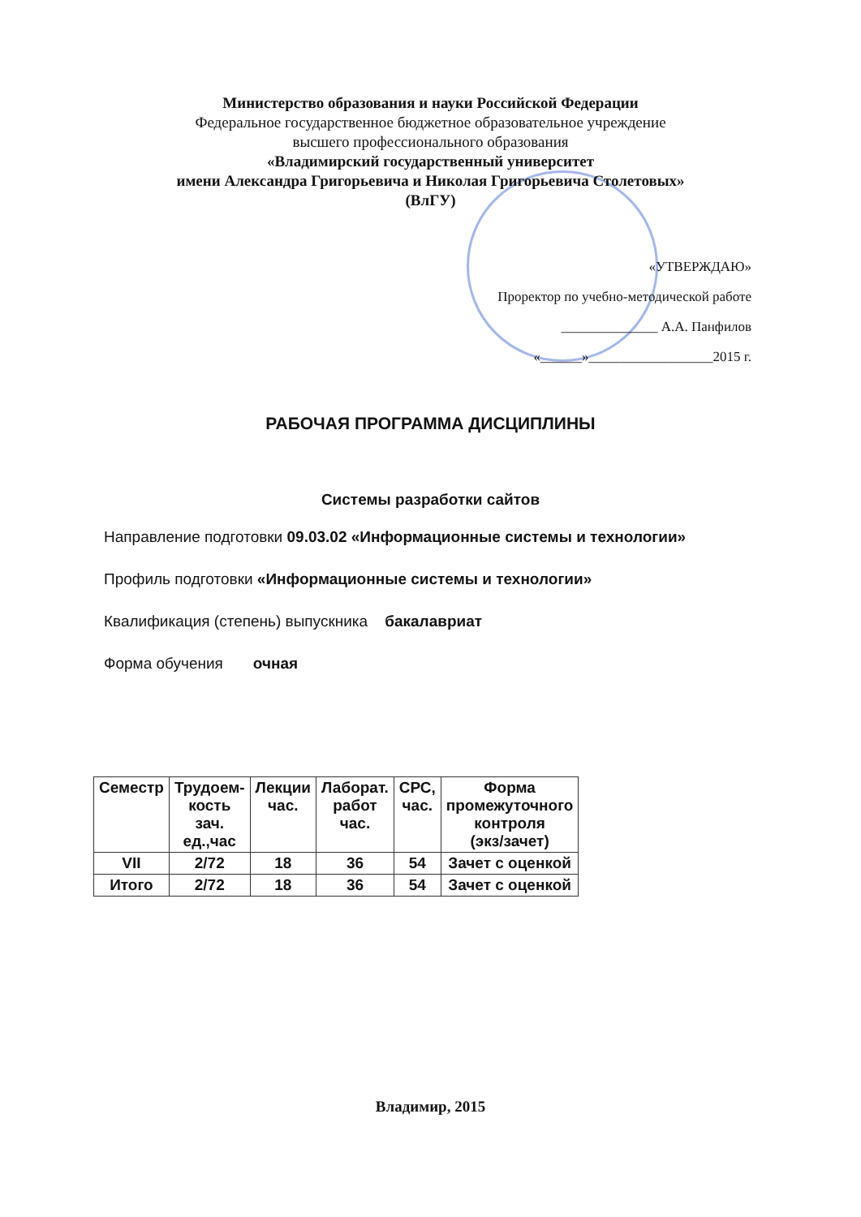Министерство образования и науки Российской Федерации
Федеральное государственное бюджетное образовательное учреждение
высшего профессионального образования
«Владимирский государственный университет
имени Александра Григорьевича и Николая Григорьевича Столетовых»
(ВлГУ)
«УТВЕРЖДАЮ»
Проректор по учебно-методической работе
______________ А.А. Панфилов
«______»__________________2015 г.
РАБОЧАЯ ПРОГРАММА ДИСЦИПЛИНЫ
Системы разработки сайтов
Направление подготовки 09.03.02 «Информационные системы и технологии»
Профиль подготовки «Информационные системы и технологии»
Квалификация (степень) выпускника бакалавриат
Форма обучения очная
| Семестр | Трудоем- кость зач. ед.,час | Лекции час. | Лаборат. работ час. | СРС, час. | Форма промежуточного контроля (экз/зачет) |
| --- | --- | --- | --- | --- | --- |
| VII | 2/72 | 18 | 36 | 54 | Зачет с оценкой |
| Итого | 2/72 | 18 | 36 | 54 | Зачет с оценкой |
Владимир, 2015